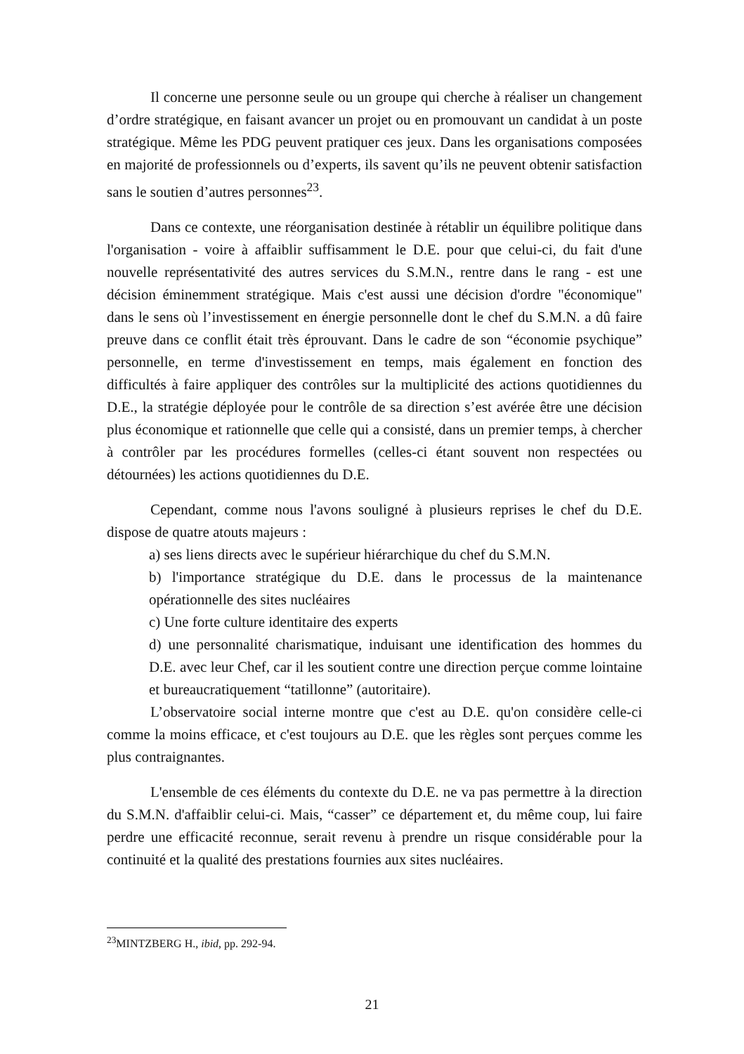Il concerne une personne seule ou un groupe qui cherche à réaliser un changement d’ordre stratégique, en faisant avancer un projet ou en promouvant un candidat à un poste stratégique. Même les PDG peuvent pratiquer ces jeux. Dans les organisations composées en majorité de professionnels ou d’experts, ils savent qu’ils ne peuvent obtenir satisfaction sans le soutien d’autres personnes<sup>23</sup>.
Dans ce contexte, une réorganisation destinée à rétablir un équilibre politique dans l'organisation - voire à affaiblir suffisamment le D.E. pour que celui-ci, du fait d'une nouvelle représentativité des autres services du S.M.N., rentre dans le rang - est une décision éminemment stratégique. Mais c'est aussi une décision d'ordre "économique" dans le sens où l’investissement en énergie personnelle dont le chef du S.M.N. a dû faire preuve dans ce conflit était très éprouvant. Dans le cadre de son “économie psychique” personnelle, en terme d'investissement en temps, mais également en fonction des difficultés à faire appliquer des contrôles sur la multiplicité des actions quotidiennes du D.E., la stratégie déployée pour le contrôle de sa direction s’est avérée être une décision plus économique et rationnelle que celle qui a consisté, dans un premier temps, à chercher à contrôler par les procédures formelles (celles-ci étant souvent non respectées ou détournées) les actions quotidiennes du D.E.
Cependant, comme nous l'avons souligné à plusieurs reprises le chef du D.E. dispose de quatre atouts majeurs :
a) ses liens directs avec le supérieur hiérarchique du chef du S.M.N.
b) l'importance stratégique du D.E. dans le processus de la maintenance opérationnelle des sites nucléaires
c) Une forte culture identitaire des experts
d) une personnalité charismatique, induisant une identification des hommes du D.E. avec leur Chef, car il les soutient contre une direction perçue comme lointaine et bureaucratiquement “tatillonne” (autoritaire).
L’observatoire social interne montre que c'est au D.E. qu'on considère celle-ci comme la moins efficace, et c'est toujours au D.E. que les règles sont perçues comme les plus contraignantes.
L'ensemble de ces éléments du contexte du D.E. ne va pas permettre à la direction du S.M.N. d'affaiblir celui-ci. Mais, “casser” ce département et, du même coup, lui faire perdre une efficacité reconnue, serait revenu à prendre un risque considérable pour la continuité et la qualité des prestations fournies aux sites nucléaires.
<sup>23</sup> MINTZBERG H., ibid, pp. 292-94.
21